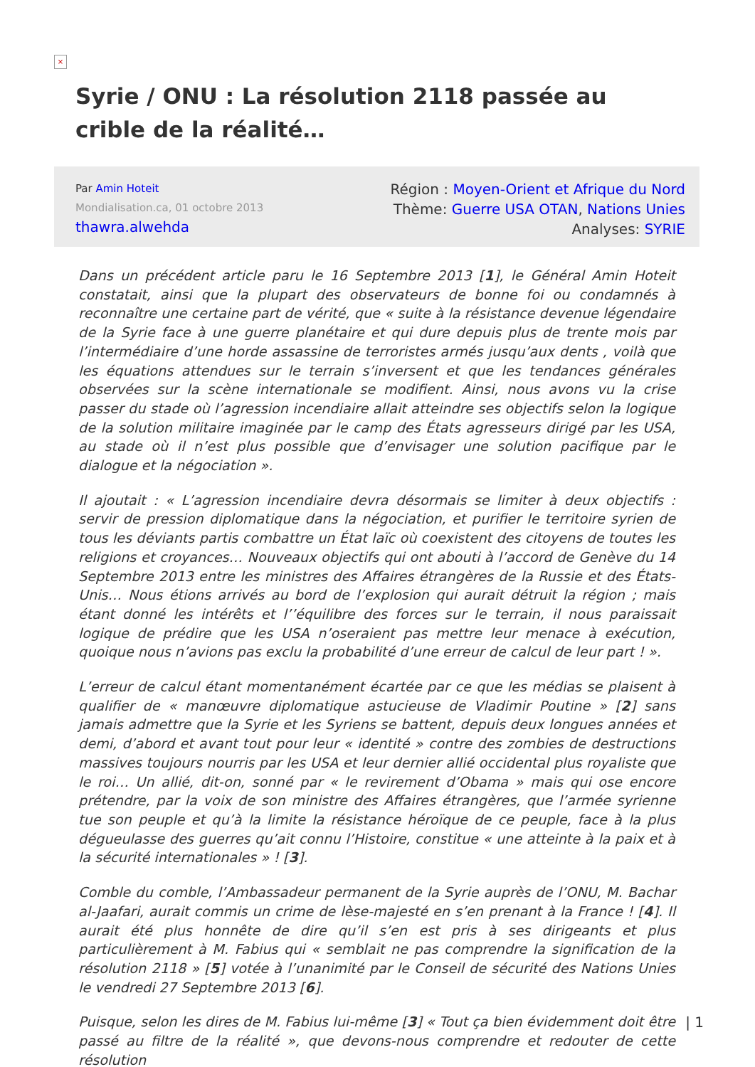×
Syrie / ONU : La résolution 2118 passée au crible de la réalité…
Par Amin Hoteit
Mondialisation.ca, 01 octobre 2013
thawra.alwehda
Région : Moyen-Orient et Afrique du Nord
Thème: Guerre USA OTAN, Nations Unies
Analyses: SYRIE
Dans un précédent article paru le 16 Septembre 2013 [1], le Général Amin Hoteit constatait, ainsi que la plupart des observateurs de bonne foi ou condamnés à reconnaître une certaine part de vérité, que « suite à la résistance devenue légendaire de la Syrie face à une guerre planétaire et qui dure depuis plus de trente mois par l’intermédiaire d’une horde assassine de terroristes armés jusqu’aux dents , voilà que les équations attendues sur le terrain s’inversent et que les tendances générales observées sur la scène internationale se modifient. Ainsi, nous avons vu la crise passer du stade où l’agression incendiaire allait atteindre ses objectifs selon la logique de la solution militaire imaginée par le camp des États agresseurs dirigé par les USA, au stade où il n’est plus possible que d’envisager une solution pacifique par le dialogue et la négociation ».
Il ajoutait : « L’agression incendiaire devra désormais se limiter à deux objectifs : servir de pression diplomatique dans la négociation, et purifier le territoire syrien de tous les déviants partis combattre un État laïc où coexistent des citoyens de toutes les religions et croyances… Nouveaux objectifs qui ont abouti à l’accord de Genève du 14 Septembre 2013 entre les ministres des Affaires étrangères de la Russie et des États-Unis… Nous étions arrivés au bord de l’explosion qui aurait détruit la région ; mais étant donné les intérêts et l’’équilibre des forces sur le terrain, il nous paraissait logique de prédire que les USA n’oseraient pas mettre leur menace à exécution, quoique nous n’avions pas exclu la probabilité d’une erreur de calcul de leur part ! ».
L’erreur de calcul étant momentanément écartée par ce que les médias se plaisent à qualifier de « manœuvre diplomatique astucieuse de Vladimir Poutine » [2] sans jamais admettre que la Syrie et les Syriens se battent, depuis deux longues années et demi, d’abord et avant tout pour leur « identité » contre des zombies de destructions massives toujours nourris par les USA et leur dernier allié occidental plus royaliste que le roi… Un allié, dit-on, sonné par « le revirement d’Obama » mais qui ose encore prétendre, par la voix de son ministre des Affaires étrangères, que l’armée syrienne tue son peuple et qu’à la limite la résistance héroïque de ce peuple, face à la plus dégueulasse des guerres qu’ait connu l’Histoire, constitue « une atteinte à la paix et à la sécurité internationales » ! [3].
Comble du comble, l’Ambassadeur permanent de la Syrie auprès de l’ONU, M. Bachar al-Jaafari, aurait commis un crime de lèse-majesté en s’en prenant à la France ! [4]. Il aurait été plus honnête de dire qu’il s’en est pris à ses dirigeants et plus particulièrement à M. Fabius qui « semblait ne pas comprendre la signification de la résolution 2118 » [5] votée à l’unanimité par le Conseil de sécurité des Nations Unies le vendredi 27 Septembre 2013 [6].
Puisque, selon les dires de M. Fabius lui-même [3] « Tout ça bien évidemment doit être passé au filtre de la réalité », que devons-nous comprendre et redouter de cette résolution
| 1